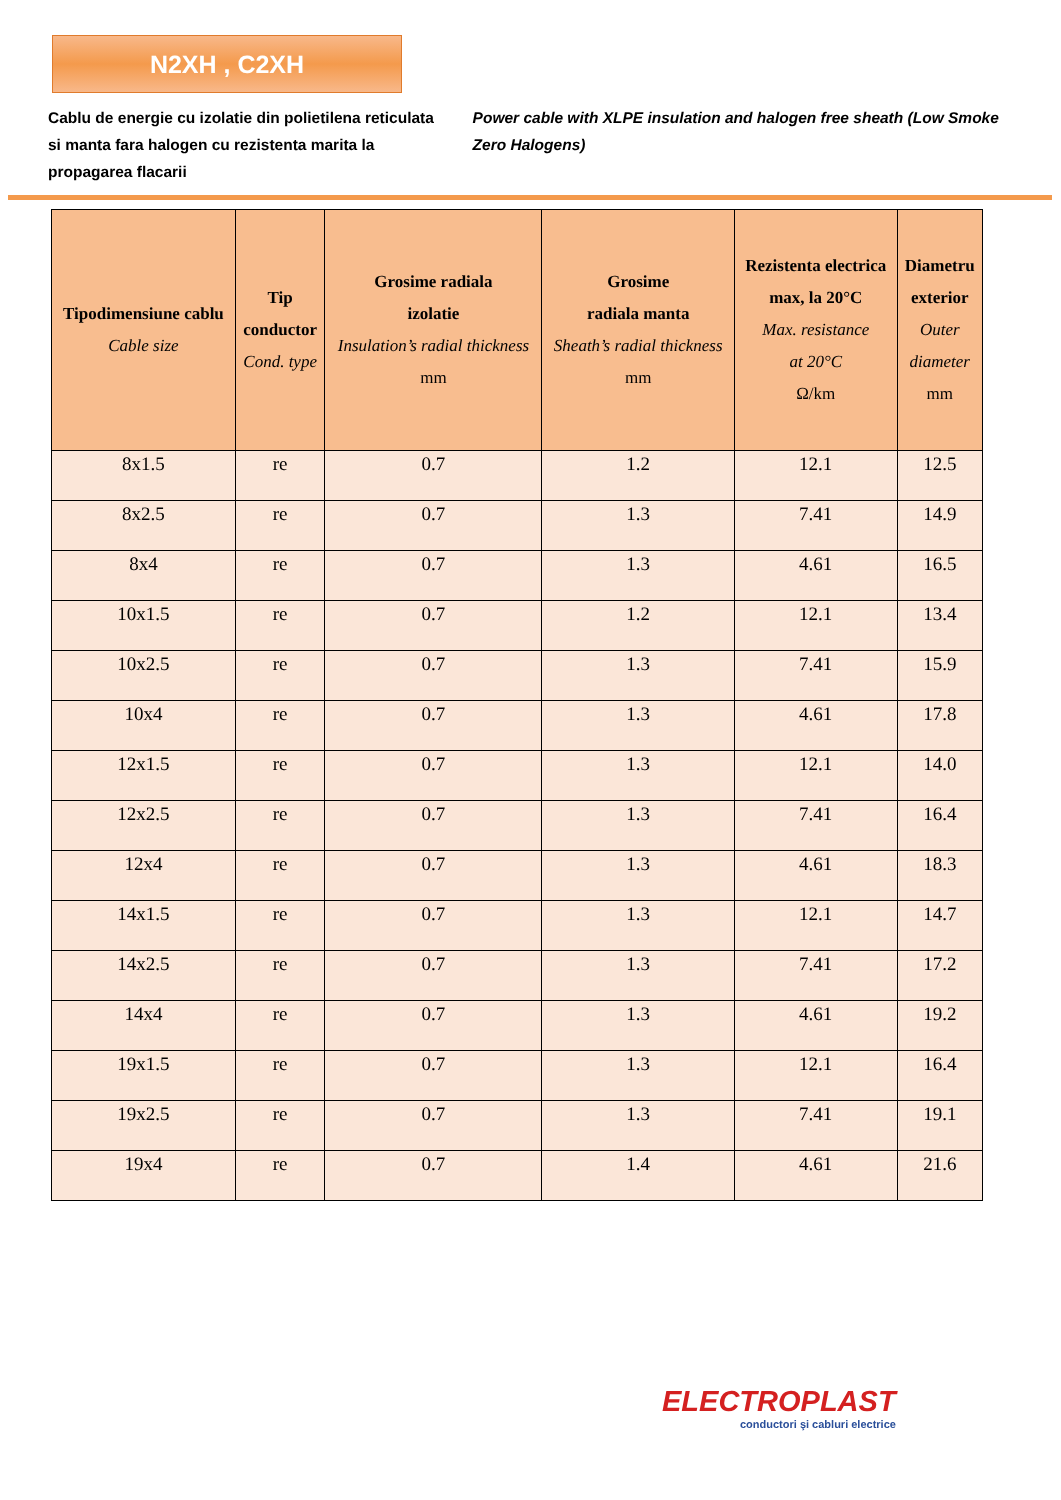N2XH , C2XH
Cablu de energie cu izolatie din polietilena reticulata si manta fara halogen cu rezistenta marita la propagarea flacarii
Power cable with XLPE insulation and halogen free sheath (Low Smoke Zero Halogens)
| Tipodimensiune cablu Cable size | Tip conductor Cond. type | Grosime radiala izolatie Insulation’s radial thickness mm | Grosime radiala manta Sheath’s radial thickness mm | Rezistenta electrica max, la 20°C Max. resistance at 20°C Ω/km | Diametru exterior Outer diameter mm |
| --- | --- | --- | --- | --- | --- |
| 8x1.5 | re | 0.7 | 1.2 | 12.1 | 12.5 |
| 8x2.5 | re | 0.7 | 1.3 | 7.41 | 14.9 |
| 8x4 | re | 0.7 | 1.3 | 4.61 | 16.5 |
| 10x1.5 | re | 0.7 | 1.2 | 12.1 | 13.4 |
| 10x2.5 | re | 0.7 | 1.3 | 7.41 | 15.9 |
| 10x4 | re | 0.7 | 1.3 | 4.61 | 17.8 |
| 12x1.5 | re | 0.7 | 1.3 | 12.1 | 14.0 |
| 12x2.5 | re | 0.7 | 1.3 | 7.41 | 16.4 |
| 12x4 | re | 0.7 | 1.3 | 4.61 | 18.3 |
| 14x1.5 | re | 0.7 | 1.3 | 12.1 | 14.7 |
| 14x2.5 | re | 0.7 | 1.3 | 7.41 | 17.2 |
| 14x4 | re | 0.7 | 1.3 | 4.61 | 19.2 |
| 19x1.5 | re | 0.7 | 1.3 | 12.1 | 16.4 |
| 19x2.5 | re | 0.7 | 1.3 | 7.41 | 19.1 |
| 19x4 | re | 0.7 | 1.4 | 4.61 | 21.6 |
ELECTROPLAST
conductori şi cabluri electrice